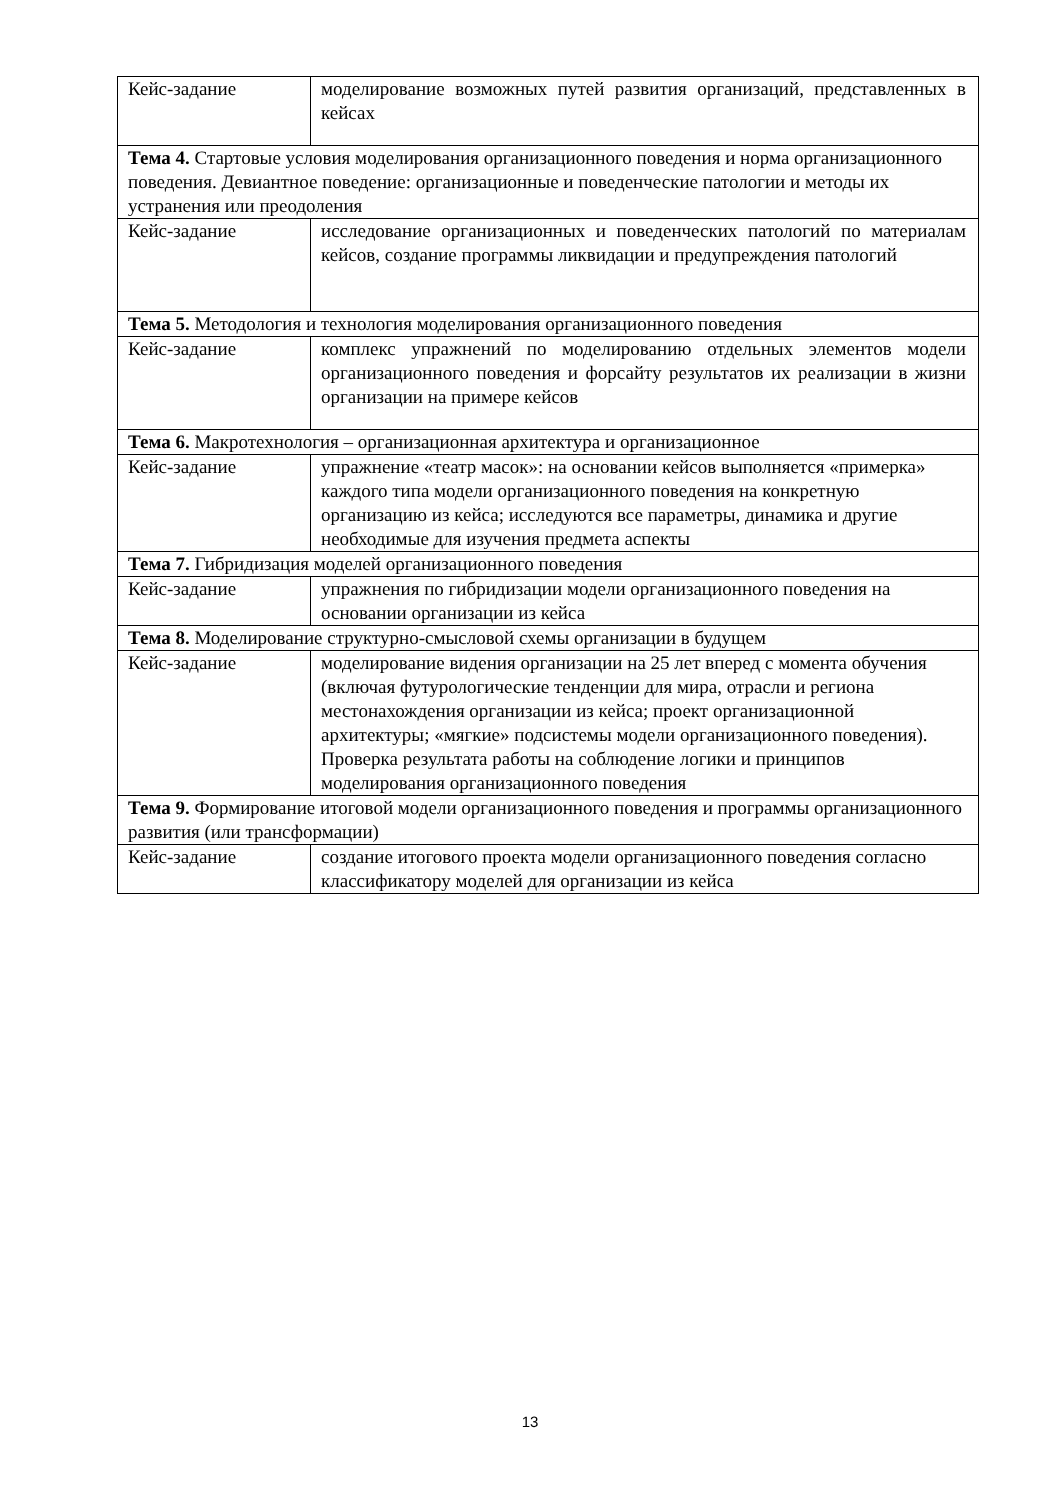| Кейс-задание | моделирование возможных путей развития организаций, представленных в кейсах |
| Тема 4. Стартовые условия моделирования организационного поведения и норма организационного поведения. Девиантное поведение: организационные и поведенческие патологии и методы их устранения или преодоления | |
| Кейс-задание | исследование организационных и поведенческих патологий по материалам кейсов, создание программы ликвидации и предупреждения патологий |
| Тема 5. Методология и технология моделирования организационного поведения | |
| Кейс-задание | комплекс упражнений по моделированию отдельных элементов модели организационного поведения и форсайту результатов их реализации в жизни организации на примере кейсов |
| Тема 6. Макротехнология – организационная архитектура и организационное | |
| Кейс-задание | упражнение «театр масок»: на основании кейсов выполняется «примерка» каждого типа модели организационного поведения на конкретную организацию из кейса; исследуются все параметры, динамика и другие необходимые для изучения предмета аспекты |
| Тема 7. Гибридизация моделей организационного поведения | |
| Кейс-задание | упражнения по гибридизации модели организационного поведения на основании организации из кейса |
| Тема 8. Моделирование структурно-смысловой схемы организации в будущем | |
| Кейс-задание | моделирование видения организации на 25 лет вперед с момента обучения (включая футурологические тенденции для мира, отрасли и региона местонахождения организации из кейса; проект организационной архитектуры; «мягкие» подсистемы модели организационного поведения). Проверка результата работы на соблюдение логики и принципов моделирования организационного поведения |
| Тема 9. Формирование итоговой модели организационного поведения и программы организационного развития (или трансформации) | |
| Кейс-задание | создание итогового проекта модели организационного поведения согласно классификатору моделей для организации из кейса |
13